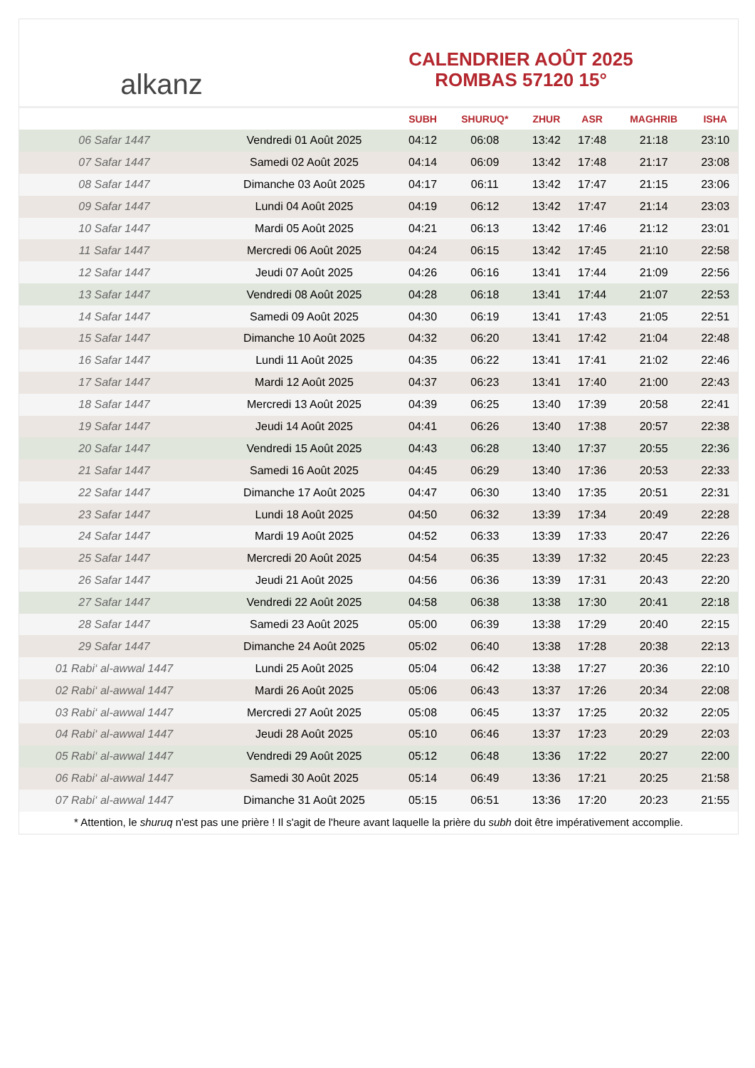alkanz
CALENDRIER AOÛT 2025
ROMBAS 57120 15°
| | | SUBH | SHURUQ* | ZHUR | ASR | MAGHRIB | ISHA |
| --- | --- | --- | --- | --- | --- | --- | --- |
| 06 Safar 1447 | Vendredi 01 Août 2025 | 04:12 | 06:08 | 13:42 | 17:48 | 21:18 | 23:10 |
| 07 Safar 1447 | Samedi 02 Août 2025 | 04:14 | 06:09 | 13:42 | 17:48 | 21:17 | 23:08 |
| 08 Safar 1447 | Dimanche 03 Août 2025 | 04:17 | 06:11 | 13:42 | 17:47 | 21:15 | 23:06 |
| 09 Safar 1447 | Lundi 04 Août 2025 | 04:19 | 06:12 | 13:42 | 17:47 | 21:14 | 23:03 |
| 10 Safar 1447 | Mardi 05 Août 2025 | 04:21 | 06:13 | 13:42 | 17:46 | 21:12 | 23:01 |
| 11 Safar 1447 | Mercredi 06 Août 2025 | 04:24 | 06:15 | 13:42 | 17:45 | 21:10 | 22:58 |
| 12 Safar 1447 | Jeudi 07 Août 2025 | 04:26 | 06:16 | 13:41 | 17:44 | 21:09 | 22:56 |
| 13 Safar 1447 | Vendredi 08 Août 2025 | 04:28 | 06:18 | 13:41 | 17:44 | 21:07 | 22:53 |
| 14 Safar 1447 | Samedi 09 Août 2025 | 04:30 | 06:19 | 13:41 | 17:43 | 21:05 | 22:51 |
| 15 Safar 1447 | Dimanche 10 Août 2025 | 04:32 | 06:20 | 13:41 | 17:42 | 21:04 | 22:48 |
| 16 Safar 1447 | Lundi 11 Août 2025 | 04:35 | 06:22 | 13:41 | 17:41 | 21:02 | 22:46 |
| 17 Safar 1447 | Mardi 12 Août 2025 | 04:37 | 06:23 | 13:41 | 17:40 | 21:00 | 22:43 |
| 18 Safar 1447 | Mercredi 13 Août 2025 | 04:39 | 06:25 | 13:40 | 17:39 | 20:58 | 22:41 |
| 19 Safar 1447 | Jeudi 14 Août 2025 | 04:41 | 06:26 | 13:40 | 17:38 | 20:57 | 22:38 |
| 20 Safar 1447 | Vendredi 15 Août 2025 | 04:43 | 06:28 | 13:40 | 17:37 | 20:55 | 22:36 |
| 21 Safar 1447 | Samedi 16 Août 2025 | 04:45 | 06:29 | 13:40 | 17:36 | 20:53 | 22:33 |
| 22 Safar 1447 | Dimanche 17 Août 2025 | 04:47 | 06:30 | 13:40 | 17:35 | 20:51 | 22:31 |
| 23 Safar 1447 | Lundi 18 Août 2025 | 04:50 | 06:32 | 13:39 | 17:34 | 20:49 | 22:28 |
| 24 Safar 1447 | Mardi 19 Août 2025 | 04:52 | 06:33 | 13:39 | 17:33 | 20:47 | 22:26 |
| 25 Safar 1447 | Mercredi 20 Août 2025 | 04:54 | 06:35 | 13:39 | 17:32 | 20:45 | 22:23 |
| 26 Safar 1447 | Jeudi 21 Août 2025 | 04:56 | 06:36 | 13:39 | 17:31 | 20:43 | 22:20 |
| 27 Safar 1447 | Vendredi 22 Août 2025 | 04:58 | 06:38 | 13:38 | 17:30 | 20:41 | 22:18 |
| 28 Safar 1447 | Samedi 23 Août 2025 | 05:00 | 06:39 | 13:38 | 17:29 | 20:40 | 22:15 |
| 29 Safar 1447 | Dimanche 24 Août 2025 | 05:02 | 06:40 | 13:38 | 17:28 | 20:38 | 22:13 |
| 01 Rabi‘ al-awwal 1447 | Lundi 25 Août 2025 | 05:04 | 06:42 | 13:38 | 17:27 | 20:36 | 22:10 |
| 02 Rabi‘ al-awwal 1447 | Mardi 26 Août 2025 | 05:06 | 06:43 | 13:37 | 17:26 | 20:34 | 22:08 |
| 03 Rabi‘ al-awwal 1447 | Mercredi 27 Août 2025 | 05:08 | 06:45 | 13:37 | 17:25 | 20:32 | 22:05 |
| 04 Rabi‘ al-awwal 1447 | Jeudi 28 Août 2025 | 05:10 | 06:46 | 13:37 | 17:23 | 20:29 | 22:03 |
| 05 Rabi‘ al-awwal 1447 | Vendredi 29 Août 2025 | 05:12 | 06:48 | 13:36 | 17:22 | 20:27 | 22:00 |
| 06 Rabi‘ al-awwal 1447 | Samedi 30 Août 2025 | 05:14 | 06:49 | 13:36 | 17:21 | 20:25 | 21:58 |
| 07 Rabi‘ al-awwal 1447 | Dimanche 31 Août 2025 | 05:15 | 06:51 | 13:36 | 17:20 | 20:23 | 21:55 |
* Attention, le shuruq n'est pas une prière ! Il s'agit de l'heure avant laquelle la prière du subh doit être impérativement accomplie.